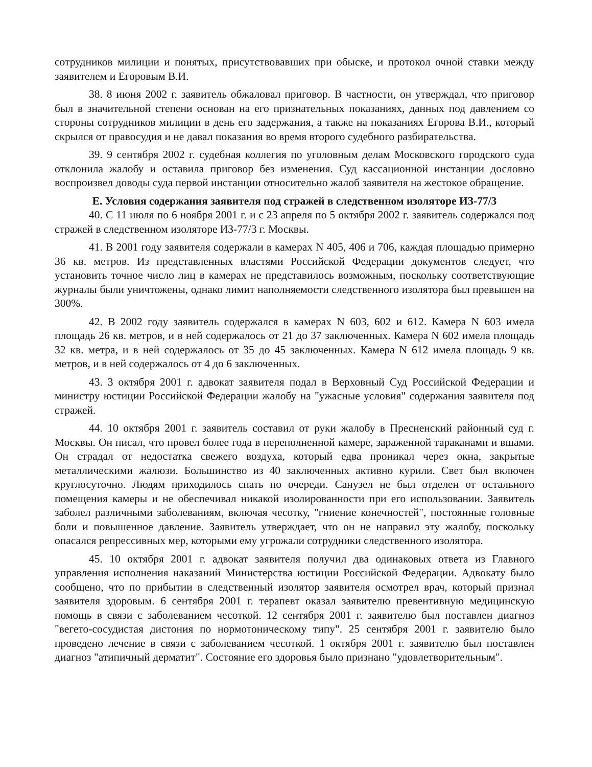сотрудников милиции и понятых, присутствовавших при обыске, и протокол очной ставки между заявителем и Егоровым В.И.
38. 8 июня 2002 г. заявитель обжаловал приговор. В частности, он утверждал, что приговор был в значительной степени основан на его признательных показаниях, данных под давлением со стороны сотрудников милиции в день его задержания, а также на показаниях Егорова В.И., который скрылся от правосудия и не давал показания во время второго судебного разбирательства.
39. 9 сентября 2002 г. судебная коллегия по уголовным делам Московского городского суда отклонила жалобу и оставила приговор без изменения. Суд кассационной инстанции дословно воспроизвел доводы суда первой инстанции относительно жалоб заявителя на жестокое обращение.
E. Условия содержания заявителя под стражей в следственном изоляторе ИЗ-77/3
40. С 11 июля по 6 ноября 2001 г. и с 23 апреля по 5 октября 2002 г. заявитель содержался под стражей в следственном изоляторе ИЗ-77/3 г. Москвы.
41. В 2001 году заявителя содержали в камерах N 405, 406 и 706, каждая площадью примерно 36 кв. метров. Из представленных властями Российской Федерации документов следует, что установить точное число лиц в камерах не представилось возможным, поскольку соответствующие журналы были уничтожены, однако лимит наполняемости следственного изолятора был превышен на 300%.
42. В 2002 году заявитель содержался в камерах N 603, 602 и 612. Камера N 603 имела площадь 26 кв. метров, и в ней содержалось от 21 до 37 заключенных. Камера N 602 имела площадь 32 кв. метра, и в ней содержалось от 35 до 45 заключенных. Камера N 612 имела площадь 9 кв. метров, и в ней содержалось от 4 до 6 заключенных.
43. 3 октября 2001 г. адвокат заявителя подал в Верховный Суд Российской Федерации и министру юстиции Российской Федерации жалобу на "ужасные условия" содержания заявителя под стражей.
44. 10 октября 2001 г. заявитель составил от руки жалобу в Пресненский районный суд г. Москвы. Он писал, что провел более года в переполненной камере, зараженной тараканами и вшами. Он страдал от недостатка свежего воздуха, который едва проникал через окна, закрытые металлическими жалюзи. Большинство из 40 заключенных активно курили. Свет был включен круглосуточно. Людям приходилось спать по очереди. Санузел не был отделен от остального помещения камеры и не обеспечивал никакой изолированности при его использовании. Заявитель заболел различными заболеваниям, включая чесотку, "гниение конечностей", постоянные головные боли и повышенное давление. Заявитель утверждает, что он не направил эту жалобу, поскольку опасался репрессивных мер, которыми ему угрожали сотрудники следственного изолятора.
45. 10 октября 2001 г. адвокат заявителя получил два одинаковых ответа из Главного управления исполнения наказаний Министерства юстиции Российской Федерации. Адвокату было сообщено, что по прибытии в следственный изолятор заявителя осмотрел врач, который признал заявителя здоровым. 6 сентября 2001 г. терапевт оказал заявителю превентивную медицинскую помощь в связи с заболеванием чесоткой. 12 сентября 2001 г. заявителю был поставлен диагноз "вегето-сосудистая дистония по нормотоническому типу". 25 сентября 2001 г. заявителю было проведено лечение в связи с заболеванием чесоткой. 1 октября 2001 г. заявителю был поставлен диагноз "атипичный дерматит". Состояние его здоровья было признано "удовлетворительным".